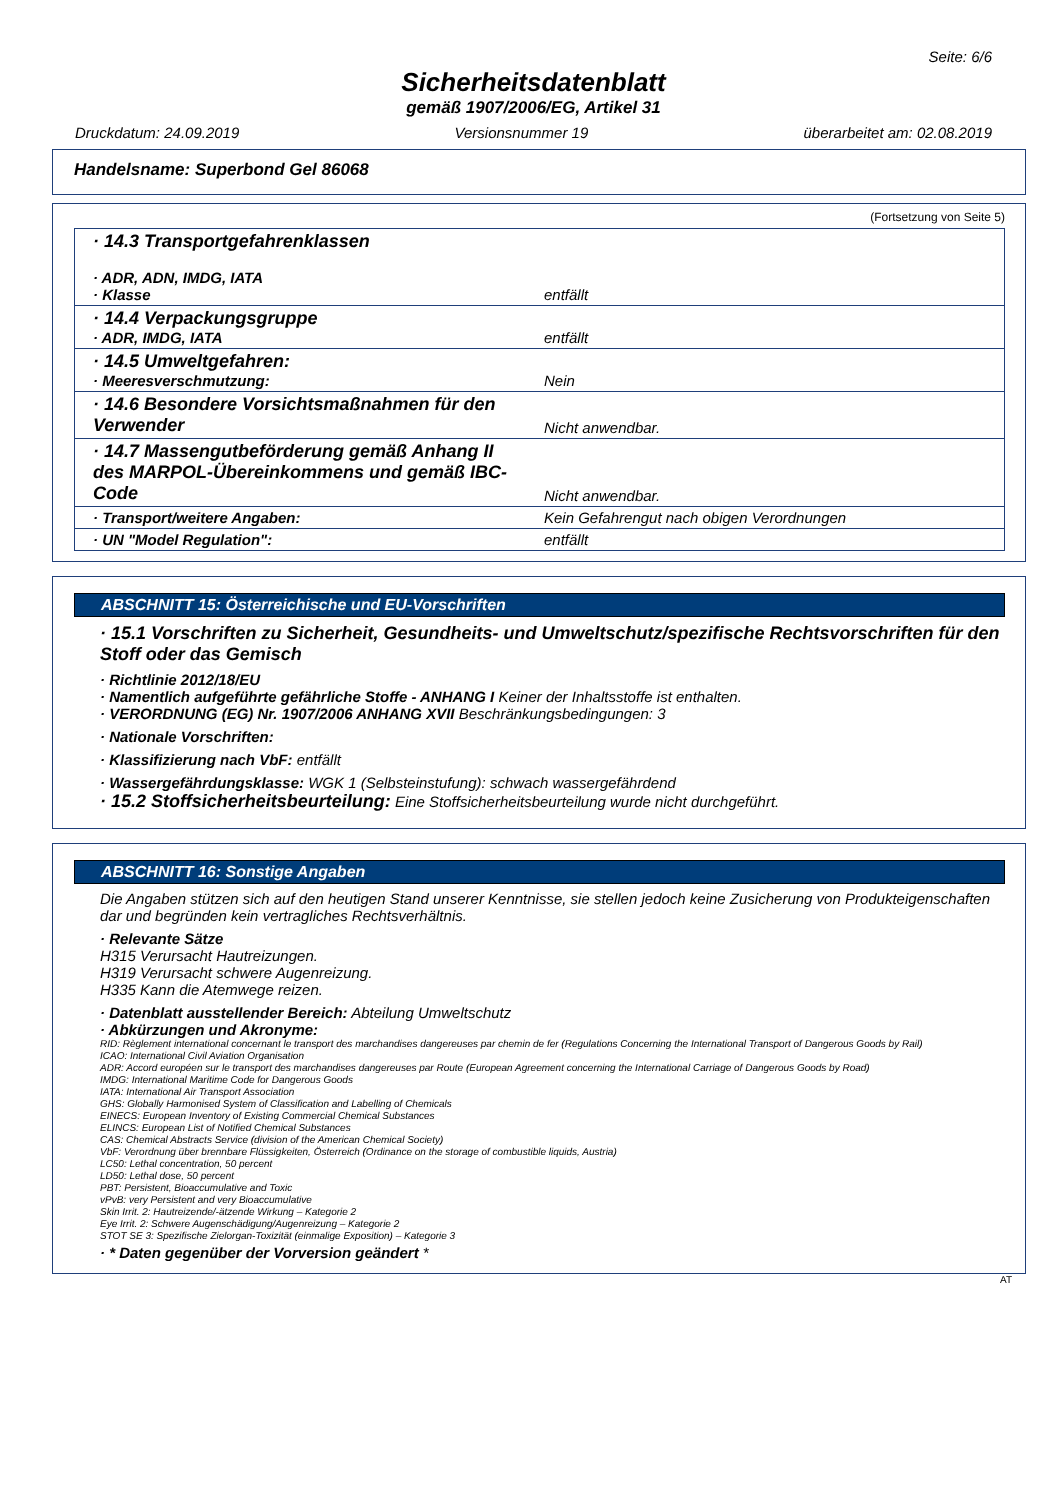Seite: 6/6
Sicherheitsdatenblatt
gemäß 1907/2006/EG, Artikel 31
Druckdatum: 24.09.2019 Versionsnummer 19 überarbeitet am: 02.08.2019
Handelsname: Superbond Gel 86068
(Fortsetzung von Seite 5)
| · 14.3 Transportgefahrenklassen · ADR, ADN, IMDG, IATA · Klasse | entfällt |
| · 14.4 Verpackungsgruppe · ADR, IMDG, IATA | entfällt |
| · 14.5 Umweltgefahren: · Meeresverschmutzung: | Nein |
| · 14.6 Besondere Vorsichtsmaßnahmen für den Verwender | Nicht anwendbar. |
| · 14.7 Massengutbeförderung gemäß Anhang II des MARPOL-Übereinkommens und gemäß IBC-Code | Nicht anwendbar. |
| · Transport/weitere Angaben: | Kein Gefahrengut nach obigen Verordnungen |
| · UN "Model Regulation": | entfällt |
ABSCHNITT 15: Österreichische und EU-Vorschriften
· 15.1 Vorschriften zu Sicherheit, Gesundheits- und Umweltschutz/spezifische Rechtsvorschriften für den Stoff oder das Gemisch
· Richtlinie 2012/18/EU
· Namentlich aufgeführte gefährliche Stoffe - ANHANG I Keiner der Inhaltsstoffe ist enthalten.
· VERORDNUNG (EG) Nr. 1907/2006 ANHANG XVII Beschränkungsbedingungen: 3
· Nationale Vorschriften:
· Klassifizierung nach VbF: entfällt
· Wassergefährdungsklasse: WGK 1 (Selbsteinstufung): schwach wassergefährdend
· 15.2 Stoffsicherheitsbeurteilung: Eine Stoffsicherheitsbeurteilung wurde nicht durchgeführt.
ABSCHNITT 16: Sonstige Angaben
Die Angaben stützen sich auf den heutigen Stand unserer Kenntnisse, sie stellen jedoch keine Zusicherung von Produkteigenschaften dar und begründen kein vertragliches Rechtsverhältnis.
· Relevante Sätze
H315 Verursacht Hautreizungen.
H319 Verursacht schwere Augenreizung.
H335 Kann die Atemwege reizen.
· Datenblatt ausstellender Bereich: Abteilung Umweltschutz
· Abkürzungen und Akronyme:
RID: Règlement international concernant le transport des marchandises dangereuses par chemin de fer (Regulations Concerning the International Transport of Dangerous Goods by Rail)
ICAO: International Civil Aviation Organisation
ADR: Accord européen sur le transport des marchandises dangereuses par Route (European Agreement concerning the International Carriage of Dangerous Goods by Road)
IMDG: International Maritime Code for Dangerous Goods
IATA: International Air Transport Association
GHS: Globally Harmonised System of Classification and Labelling of Chemicals
EINECS: European Inventory of Existing Commercial Chemical Substances
ELINCS: European List of Notified Chemical Substances
CAS: Chemical Abstracts Service (division of the American Chemical Society)
VbF: Verordnung über brennbare Flüssigkeiten, Österreich (Ordinance on the storage of combustible liquids, Austria)
LC50: Lethal concentration, 50 percent
LD50: Lethal dose, 50 percent
PBT: Persistent, Bioaccumulative and Toxic
vPvB: very Persistent and very Bioaccumulative
Skin Irrit. 2: Hautreizende/-ätzende Wirkung – Kategorie 2
Eye Irrit. 2: Schwere Augenschädigung/Augenreizung – Kategorie 2
STOT SE 3: Spezifische Zielorgan-Toxizität (einmalige Exposition) – Kategorie 3
· * Daten gegenüber der Vorversion geändert *
AT